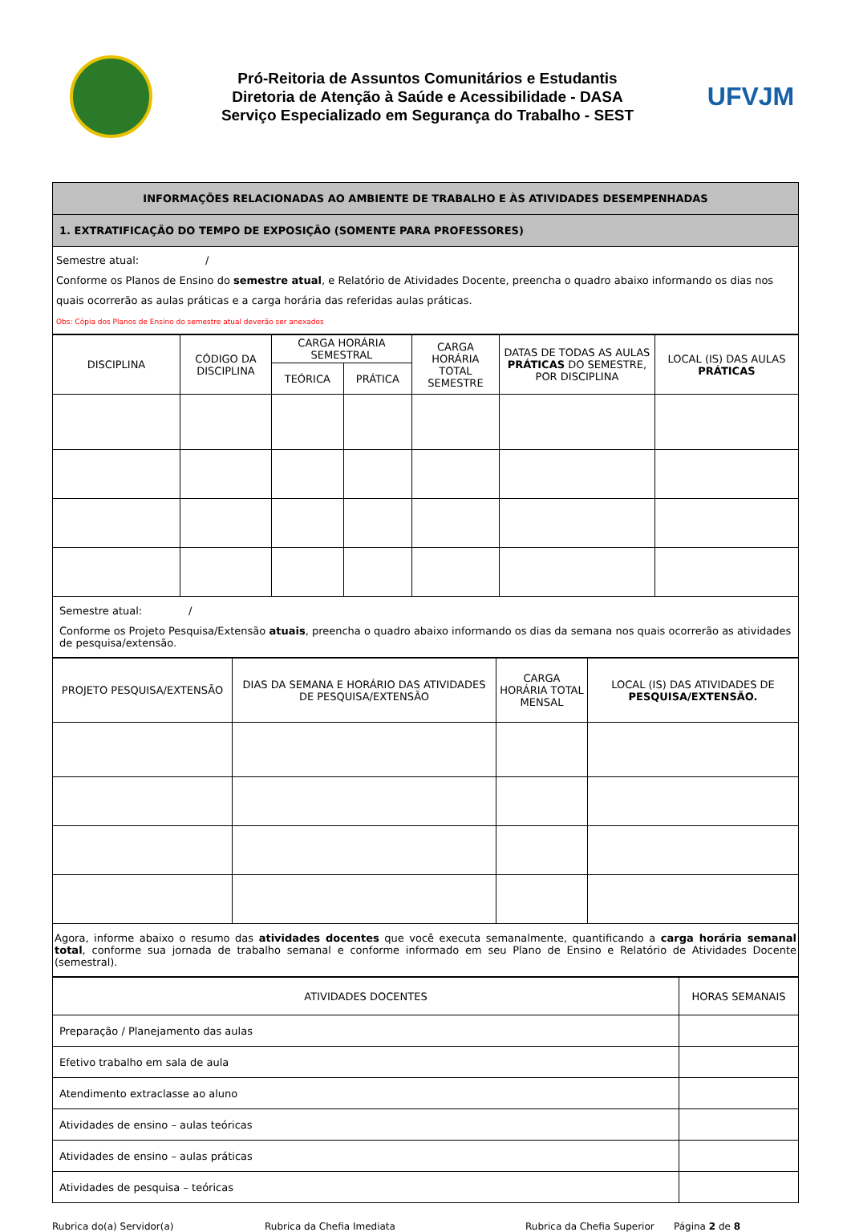Pró-Reitoria de Assuntos Comunitários e Estudantis
Diretoria de Atenção à Saúde e Acessibilidade - DASA
Serviço Especializado em Segurança do Trabalho - SEST
UFVJM
| INFORMAÇÕES RELACIONADAS AO AMBIENTE DE TRABALHO E ÀS ATIVIDADES DESEMPENHADAS |
| 1. EXTRATIFICAÇÃO DO TEMPO DE EXPOSIÇÃO (SOMENTE PARA PROFESSORES) |
Semestre atual: /
Conforme os Planos de Ensino do semestre atual, e Relatório de Atividades Docente, preencha o quadro abaixo informando os dias nos quais ocorrerão as aulas práticas e a carga horária das referidas aulas práticas.
Obs: Cópia dos Planos de Ensino do semestre atual deverão ser anexados
| DISCIPLINA | CÓDIGO DA DISCIPLINA | CARGA HORÁRIA SEMESTRAL | | CARGA HORÁRIA TOTAL SEMESTRE | DATAS DE TODAS AS AULAS PRÁTICAS DO SEMESTRE, POR DISCIPLINA | LOCAL (IS) DAS AULAS PRÁTICAS |
| | | TEÓRICA | PRÁTICA | | | |
Semestre atual: /
Conforme os Projeto Pesquisa/Extensão atuais, preencha o quadro abaixo informando os dias da semana nos quais ocorrerão as atividades de pesquisa/extensão.
| PROJETO PESQUISA/EXTENSÃO | DIAS DA SEMANA E HORÁRIO DAS ATIVIDADES DE PESQUISA/EXTENSÃO | CARGA HORÁRIA TOTAL MENSAL | LOCAL (IS) DAS ATIVIDADES DE PESQUISA/EXTENSÃO. |
Agora, informe abaixo o resumo das atividades docentes que você executa semanalmente, quantificando a carga horária semanal total, conforme sua jornada de trabalho semanal e conforme informado em seu Plano de Ensino e Relatório de Atividades Docente (semestral).
| ATIVIDADES DOCENTES | HORAS SEMANAIS |
| Preparação / Planejamento das aulas | |
| Efetivo trabalho em sala de aula | |
| Atendimento extraclasse ao aluno | |
| Atividades de ensino – aulas teóricas | |
| Atividades de ensino – aulas práticas | |
| Atividades de pesquisa – teóricas | |
Rubrica do(a) Servidor(a) Rubrica da Chefia Imediata Rubrica da Chefia Superior Página 2 de 8